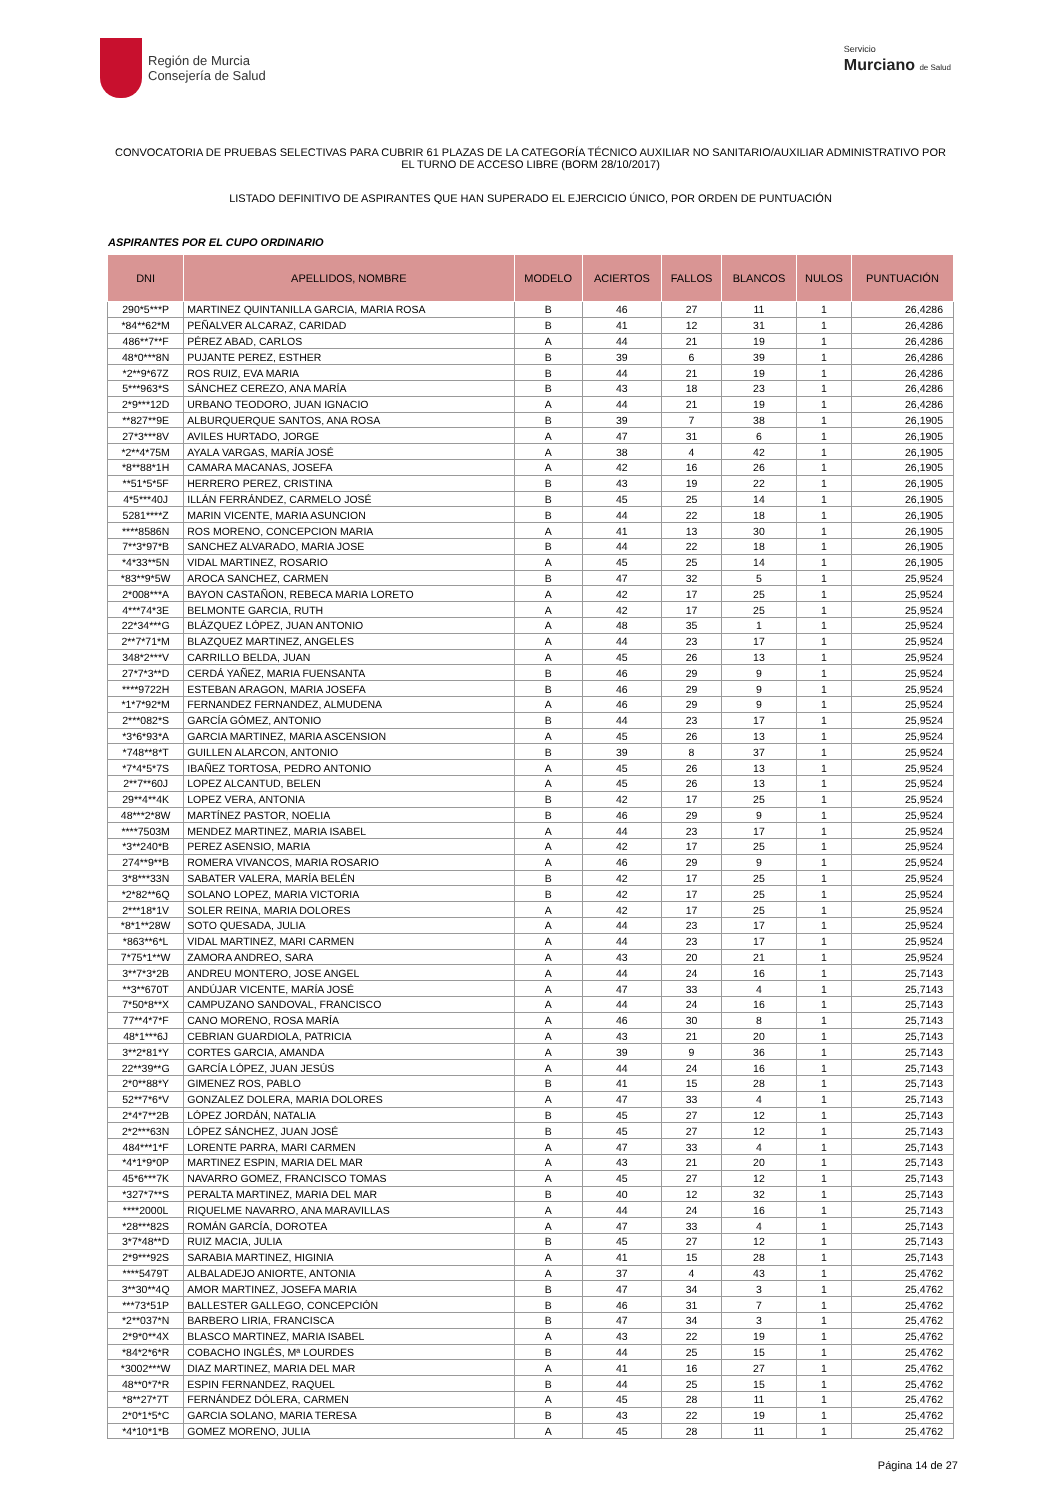Región de Murcia
Consejería de Salud
Servicio
Murciano de Salud
CONVOCATORIA DE PRUEBAS SELECTIVAS PARA CUBRIR 61 PLAZAS DE LA CATEGORÍA TÉCNICO AUXILIAR NO SANITARIO/AUXILIAR ADMINISTRATIVO POR EL TURNO DE ACCESO LIBRE (BORM 28/10/2017)
LISTADO DEFINITIVO DE ASPIRANTES QUE HAN SUPERADO EL EJERCICIO ÚNICO, POR ORDEN DE PUNTUACIÓN
ASPIRANTES POR EL CUPO ORDINARIO
| DNI | APELLIDOS, NOMBRE | MODELO | ACIERTOS | FALLOS | BLANCOS | NULOS | PUNTUACIÓN |
| --- | --- | --- | --- | --- | --- | --- | --- |
| 290*5***P | MARTINEZ QUINTANILLA GARCIA, MARIA ROSA | B | 46 | 27 | 11 | 1 | 26,4286 |
| *84**62*M | PEÑALVER ALCARAZ, CARIDAD | B | 41 | 12 | 31 | 1 | 26,4286 |
| 486**7**F | PÉREZ ABAD, CARLOS | A | 44 | 21 | 19 | 1 | 26,4286 |
| 48*0***8N | PUJANTE PEREZ, ESTHER | B | 39 | 6 | 39 | 1 | 26,4286 |
| *2**9*67Z | ROS RUIZ, EVA MARIA | B | 44 | 21 | 19 | 1 | 26,4286 |
| 5***963*S | SÁNCHEZ CEREZO, ANA MARÍA | B | 43 | 18 | 23 | 1 | 26,4286 |
| 2*9***12D | URBANO TEODORO, JUAN IGNACIO | A | 44 | 21 | 19 | 1 | 26,4286 |
| **827**9E | ALBURQUERQUE SANTOS, ANA ROSA | B | 39 | 7 | 38 | 1 | 26,1905 |
| 27*3***8V | AVILES HURTADO, JORGE | A | 47 | 31 | 6 | 1 | 26,1905 |
| *2**4*75M | AYALA VARGAS, MARÍA JOSÉ | A | 38 | 4 | 42 | 1 | 26,1905 |
| *8**88*1H | CAMARA MACANAS, JOSEFA | A | 42 | 16 | 26 | 1 | 26,1905 |
| **51*5*5F | HERRERO PEREZ, CRISTINA | B | 43 | 19 | 22 | 1 | 26,1905 |
| 4*5***40J | ILLÁN FERRÁNDEZ, CARMELO JOSÉ | B | 45 | 25 | 14 | 1 | 26,1905 |
| 5281****Z | MARIN VICENTE, MARIA ASUNCION | B | 44 | 22 | 18 | 1 | 26,1905 |
| ****8586N | ROS MORENO, CONCEPCION MARIA | A | 41 | 13 | 30 | 1 | 26,1905 |
| 7**3*97*B | SANCHEZ ALVARADO, MARIA JOSE | B | 44 | 22 | 18 | 1 | 26,1905 |
| *4*33**5N | VIDAL MARTINEZ, ROSARIO | A | 45 | 25 | 14 | 1 | 26,1905 |
| *83**9*5W | AROCA SANCHEZ, CARMEN | B | 47 | 32 | 5 | 1 | 25,9524 |
| 2*008***A | BAYON CASTAÑON, REBECA MARIA LORETO | A | 42 | 17 | 25 | 1 | 25,9524 |
| 4***74*3E | BELMONTE GARCIA, RUTH | A | 42 | 17 | 25 | 1 | 25,9524 |
| 22*34***G | BLÁZQUEZ LÓPEZ, JUAN ANTONIO | A | 48 | 35 | 1 | 1 | 25,9524 |
| 2**7*71*M | BLAZQUEZ MARTINEZ, ANGELES | A | 44 | 23 | 17 | 1 | 25,9524 |
| 348*2***V | CARRILLO BELDA, JUAN | A | 45 | 26 | 13 | 1 | 25,9524 |
| 27*7*3**D | CERDÁ YAÑEZ, MARIA FUENSANTA | B | 46 | 29 | 9 | 1 | 25,9524 |
| ****9722H | ESTEBAN ARAGON, MARIA JOSEFA | B | 46 | 29 | 9 | 1 | 25,9524 |
| *1*7*92*M | FERNANDEZ FERNANDEZ, ALMUDENA | A | 46 | 29 | 9 | 1 | 25,9524 |
| 2***082*S | GARCÍA GÓMEZ, ANTONIO | B | 44 | 23 | 17 | 1 | 25,9524 |
| *3*6*93*A | GARCIA MARTINEZ, MARIA ASCENSION | A | 45 | 26 | 13 | 1 | 25,9524 |
| *748**8*T | GUILLEN ALARCON, ANTONIO | B | 39 | 8 | 37 | 1 | 25,9524 |
| *7*4*5*7S | IBAÑEZ TORTOSA, PEDRO ANTONIO | A | 45 | 26 | 13 | 1 | 25,9524 |
| 2**7**60J | LOPEZ ALCANTUD, BELEN | A | 45 | 26 | 13 | 1 | 25,9524 |
| 29**4**4K | LOPEZ VERA, ANTONIA | B | 42 | 17 | 25 | 1 | 25,9524 |
| 48***2*8W | MARTÍNEZ PASTOR, NOELIA | B | 46 | 29 | 9 | 1 | 25,9524 |
| ****7503M | MENDEZ MARTINEZ, MARIA ISABEL | A | 44 | 23 | 17 | 1 | 25,9524 |
| *3**240*B | PEREZ ASENSIO, MARIA | A | 42 | 17 | 25 | 1 | 25,9524 |
| 274**9**B | ROMERA VIVANCOS, MARIA ROSARIO | A | 46 | 29 | 9 | 1 | 25,9524 |
| 3*8***33N | SABATER VALERA, MARÍA BELÉN | B | 42 | 17 | 25 | 1 | 25,9524 |
| *2*82**6Q | SOLANO LOPEZ, MARIA VICTORIA | B | 42 | 17 | 25 | 1 | 25,9524 |
| 2***18*1V | SOLER REINA, MARIA DOLORES | A | 42 | 17 | 25 | 1 | 25,9524 |
| *8*1**28W | SOTO QUESADA, JULIA | A | 44 | 23 | 17 | 1 | 25,9524 |
| *863**6*L | VIDAL MARTINEZ, MARI CARMEN | A | 44 | 23 | 17 | 1 | 25,9524 |
| 7*75*1**W | ZAMORA ANDREO, SARA | A | 43 | 20 | 21 | 1 | 25,9524 |
| 3**7*3*2B | ANDREU MONTERO, JOSE ANGEL | A | 44 | 24 | 16 | 1 | 25,7143 |
| **3**670T | ANDÚJAR VICENTE, MARÍA JOSÉ | A | 47 | 33 | 4 | 1 | 25,7143 |
| 7*50*8**X | CAMPUZANO SANDOVAL, FRANCISCO | A | 44 | 24 | 16 | 1 | 25,7143 |
| 77**4*7*F | CANO MORENO, ROSA MARÍA | A | 46 | 30 | 8 | 1 | 25,7143 |
| 48*1***6J | CEBRIAN GUARDIOLA, PATRICIA | A | 43 | 21 | 20 | 1 | 25,7143 |
| 3**2*81*Y | CORTES GARCIA, AMANDA | A | 39 | 9 | 36 | 1 | 25,7143 |
| 22**39**G | GARCÍA LÓPEZ, JUAN JESÚS | A | 44 | 24 | 16 | 1 | 25,7143 |
| 2*0**88*Y | GIMENEZ ROS, PABLO | B | 41 | 15 | 28 | 1 | 25,7143 |
| 52**7*6*V | GONZALEZ DOLERA, MARIA DOLORES | A | 47 | 33 | 4 | 1 | 25,7143 |
| 2*4*7**2B | LÓPEZ JORDÁN, NATALIA | B | 45 | 27 | 12 | 1 | 25,7143 |
| 2*2***63N | LÓPEZ SÁNCHEZ, JUAN JOSÉ | B | 45 | 27 | 12 | 1 | 25,7143 |
| 484***1*F | LORENTE PARRA, MARI CARMEN | A | 47 | 33 | 4 | 1 | 25,7143 |
| *4*1*9*0P | MARTINEZ ESPIN, MARIA DEL MAR | A | 43 | 21 | 20 | 1 | 25,7143 |
| 45*6***7K | NAVARRO GOMEZ, FRANCISCO TOMAS | A | 45 | 27 | 12 | 1 | 25,7143 |
| *327*7**S | PERALTA MARTINEZ, MARIA DEL MAR | B | 40 | 12 | 32 | 1 | 25,7143 |
| ****2000L | RIQUELME NAVARRO, ANA MARAVILLAS | A | 44 | 24 | 16 | 1 | 25,7143 |
| *28***82S | ROMÁN GARCÍA, DOROTEA | A | 47 | 33 | 4 | 1 | 25,7143 |
| 3*7*48**D | RUIZ MACIA, JULIA | B | 45 | 27 | 12 | 1 | 25,7143 |
| 2*9***92S | SARABIA MARTINEZ, HIGINIA | A | 41 | 15 | 28 | 1 | 25,7143 |
| ****5479T | ALBALADEJO ANIORTE, ANTONIA | A | 37 | 4 | 43 | 1 | 25,4762 |
| 3**30**4Q | AMOR MARTINEZ, JOSEFA MARIA | B | 47 | 34 | 3 | 1 | 25,4762 |
| ***73*51P | BALLESTER GALLEGO, CONCEPCIÓN | B | 46 | 31 | 7 | 1 | 25,4762 |
| *2**037*N | BARBERO LIRIA, FRANCISCA | B | 47 | 34 | 3 | 1 | 25,4762 |
| 2*9*0**4X | BLASCO MARTINEZ, MARIA ISABEL | A | 43 | 22 | 19 | 1 | 25,4762 |
| *84*2*6*R | COBACHO INGLÉS, Mª LOURDES | B | 44 | 25 | 15 | 1 | 25,4762 |
| *3002***W | DIAZ MARTINEZ, MARIA DEL MAR | A | 41 | 16 | 27 | 1 | 25,4762 |
| 48**0*7*R | ESPIN FERNANDEZ, RAQUEL | B | 44 | 25 | 15 | 1 | 25,4762 |
| *8**27*7T | FERNÁNDEZ DÓLERA, CARMEN | A | 45 | 28 | 11 | 1 | 25,4762 |
| 2*0*1*5*C | GARCIA SOLANO, MARIA TERESA | B | 43 | 22 | 19 | 1 | 25,4762 |
| *4*10*1*B | GOMEZ MORENO, JULIA | A | 45 | 28 | 11 | 1 | 25,4762 |
Página 14 de 27